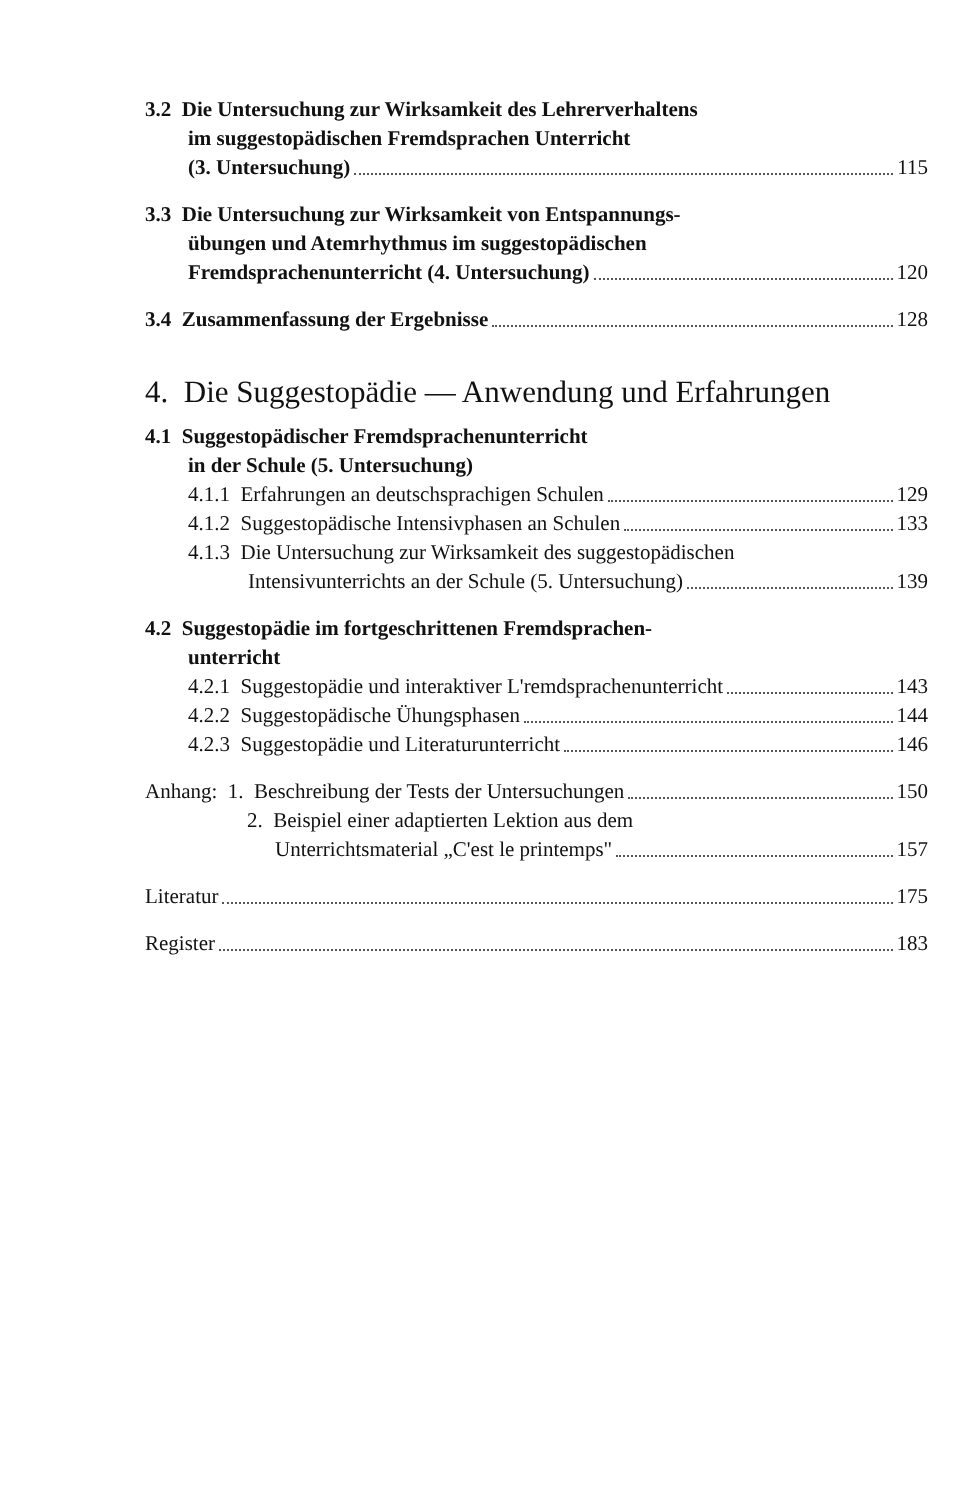3.2 Die Untersuchung zur Wirksamkeit des Lehrerverhaltens
im suggestopädischen Fremdsprachen Unterricht
(3. Untersuchung) 115
3.3 Die Untersuchung zur Wirksamkeit von Entspannungs-
übungen und Atemrhythmus im suggestopädischen
Fremdsprachenunterricht (4. Untersuchung) 120
3.4 Zusammenfassung der Ergebnisse 128
4. Die Suggestopädie — Anwendung und Erfahrungen
4.1 Suggestopädischer Fremdsprachenunterricht
in der Schule (5. Untersuchung)
4.1.1 Erfahrungen an deutschsprachigen Schulen 129
4.1.2 Suggestopädische Intensivphasen an Schulen 133
4.1.3 Die Untersuchung zur Wirksamkeit des suggestopädischen
Intensivunterrichts an der Schule (5. Untersuchung) 139
4.2 Suggestopädie im fortgeschrittenen Fremdsprachen-
unterricht
4.2.1 Suggestopädie und interaktiver L'remdsprachenunterricht 143
4.2.2 Suggestopädische Ühungsphasen 144
4.2.3 Suggestopädie und Literaturunterricht 146
Anhang: 1. Beschreibung der Tests der Untersuchungen 150
2. Beispiel einer adaptierten Lektion aus dem
Unterrichtsmaterial „C'est le printemps" 157
Literatur 175
Register 183